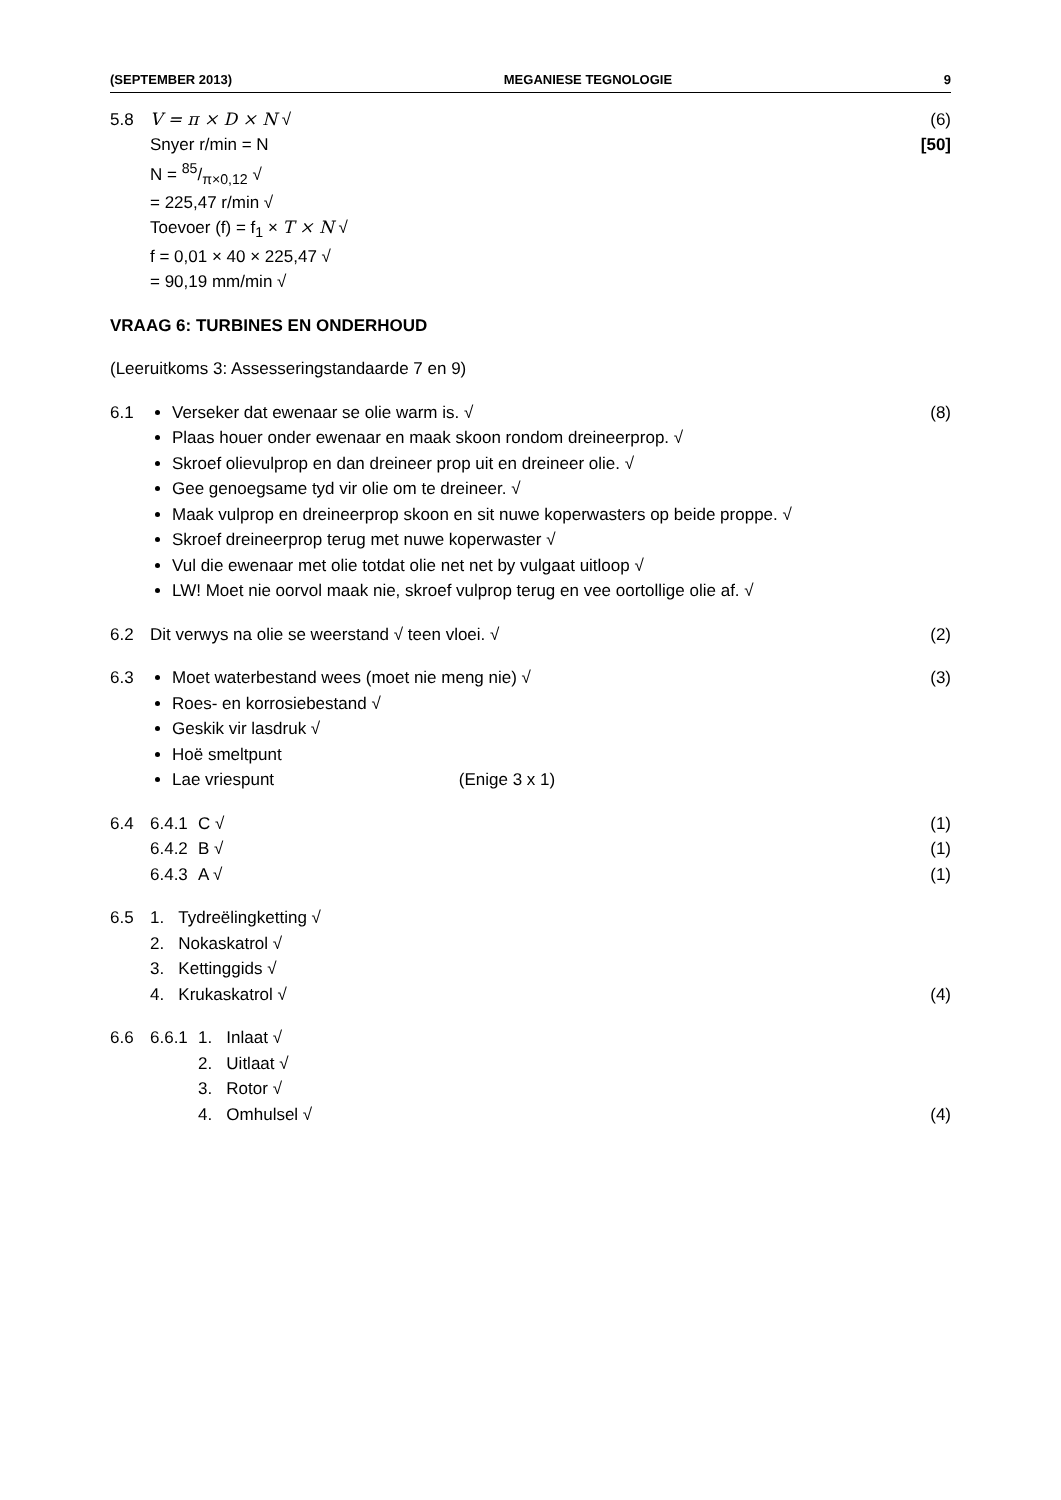(SEPTEMBER 2013) MEGANIESE TEGNOLOGIE 9
5.8 V = π × D × N √
Snyer r/min = N
N = 85/π×0,12 √
= 225,47 r/min √
Toevoer (f) = f<sub>1</sub> × T × N √
f = 0,01 × 40 × 225,47 √
= 90,19 mm/min √
(6)
[50]
VRAAG 6: TURBINES EN ONDERHOUD
(Leeruitkoms 3: Assesseringstandaarde 7 en 9)
6.1 Verseker dat ewenaar se olie warm is. √
Plaas houer onder ewenaar en maak skoon rondom dreineerprop. √
Skroef olievulprop en dan dreineer prop uit en dreineer olie. √
Gee genoegsame tyd vir olie om te dreineer. √
Maak vulprop en dreineerprop skoon en sit nuwe koperwasters op beide proppe. √
Skroef dreineerprop terug met nuwe koperwaster √
Vul die ewenaar met olie totdat olie net net by vulgaat uitloop √
LW! Moet nie oorvol maak nie, skroef vulprop terug en vee oortollige olie af. √
(8)
6.2 Dit verwys na olie se weerstand √ teen vloei. √
(2)
6.3 Moet waterbestand wees (moet nie meng nie) √
Roes- en korrosiebestand √
Geskik vir lasdruk √
Hoë smeltpunt
Lae vriespunt (Enige 3 x 1)
(3)
6.4 6.4.1
C √ (1)
6.4.2
B √ (1)
6.4.3
A √ (1)
6.5 1. Tydreëlingketting √
2. Nokaskatrol √
3. Kettinggids √
4. Krukaskatrol √
(4)
6.6 6.6.1
1. Inlaat √
2. Uitlaat √
3. Rotor √
4. Omhulsel √
(4)